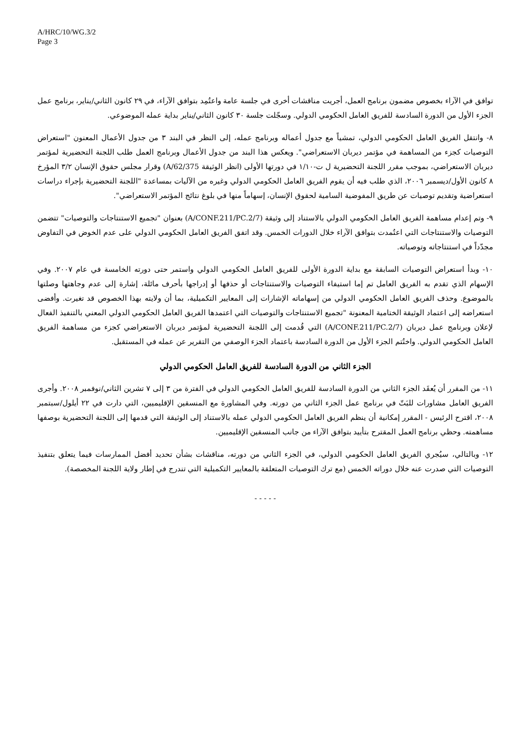A/HRC/10/WG.3/2
Page 3
توافق في الآراء بخصوص مضمون برنامج العمل، أجريت مناقشات أخرى في جلسة عامة واعتُمِد بتوافق الآراء، في ٢٩ كانون الثاني/يناير، برنامج عمل الجزء الأول من الدورة السادسة للفريق العامل الحكومي الدولي. وسجّلت جلسة ٣٠ كانون الثاني/يناير بداية عمله الموضوعي.
٨- وانتقل الفريق العامل الحكومي الدولي، تمشياً مع جدول أعماله وبرنامج عمله، إلى النظر في البند ٣ من جدول الأعمال المعنون "استعراض التوصيات كجزء من المساهمة في مؤتمر ديربان الاستعراضي". ويعكس هذا البند من جدول الأعمال وبرنامج العمل طلب اللجنة التحضيرية لمؤتمر ديربان الاستعراضي، بموجب مقرر اللجنة التحضيرية ل ت-١/١٠ في دورتها الأولى (انظر الوثيقة A/62/375) وقرار مجلس حقوق الإنسان ٣/٢ المؤرخ ٨ كانون الأول/ديسمبر ٢٠٠٦، الذي طلب فيه أن يقوم الفريق العامل الحكومي الدولي وغيره من الآليات بمساعدة "اللجنة التحضيرية بإجراء دراسات استعراضية وتقديم توصيات عن طريق المفوضية السامية لحقوق الإنسان، إسهاماً منها في بلوغ نتائج المؤتمر الاستعراضي".
٩- وتم إعدام مساهمة الفريق العامل الحكومي الدولي بالاستناد إلى وثيقة (A/CONF.211/PC.2/7) بعنوان "تجميع الاستنتاجات والتوصيات" تتضمن التوصيات والاستنتاجات التي اعتُمدت بتوافق الآراء خلال الدورات الخمس. وقد اتفق الفريق العامل الحكومي الدولي على عدم الخوض في التفاوض مجدّداً في استنتاجاته وتوصياته.
١٠- وبدأ استعراض التوصيات السابقة مع بداية الدورة الأولى للفريق العامل الحكومي الدولي واستمر حتى دورته الخامسة في عام ٢٠٠٧. وفي الإسهام الذي تقدم به الفريق العامل تم إما استيفاء التوصيات والاستنتاجات أو حذفها أو إدراجها بأحرف مائلة، إشارة إلى عدم وجاهتها وصلتها بالموضوع. وحذف الفريق العامل الحكومي الدولي من إسهاماته الإشارات إلى المعايير التكميلية، بما أن ولايته بهذا الخصوص قد تغيرت. وأفضى استعراضه إلى اعتماد الوثيقة الختامية المعنونة "تجميع الاستنتاجات والتوصيات التي اعتمدها الفريق العامل الحكومي الدولي المعني بالتنفيذ الفعال لإعلان وبرنامج عمل ديربان (A/CONF.211/PC.2/7) التي قُدمت إلى اللجنة التحضيرية لمؤتمر ديربان الاستعراضي كجزء من مساهمة الفريق العامل الحكومي الدولي. واختُتم الجزء الأول من الدورة السادسة باعتماد الجزء الوصفي من التقرير عن عمله في المستقبل.
الجزء الثاني من الدورة السادسة للفريق العامل الحكومي الدولي
١١- من المقرر أن يُعقَد الجزء الثاني من الدورة السادسة للفريق العامل الحكومي الدولي في الفترة من ٣ إلى ٧ تشرين الثاني/نوفمبر ٢٠٠٨. وأجرى الفريق العامل مشاورات للبَتّ في برنامج عمل الجزء الثاني من دورته. وفي المشاورة مع المنسقين الإقليميين، التي دارت في ٢٢ أيلول/سبتمبر ٢٠٠٨، اقترح الرئيس - المقرر إمكانية أن ينظم الفريق العامل الحكومي الدولي عمله بالاستناد إلى الوثيقة التي قدمها إلى اللجنة التحضيرية بوصفها مساهمته. وحظي برنامج العمل المقترح بتأييد بتوافق الآراء من جانب المنسقين الإقليميين.
١٢- وبالتالي، سيُجري الفريق العامل الحكومي الدولي، في الجزء الثاني من دورته، مناقشات بشأن تحديد أفضل الممارسات فيما يتعلق بتنفيذ التوصيات التي صدرت عنه خلال دوراته الخمس (مع ترك التوصيات المتعلقة بالمعايير التكميلية التي تندرج في إطار ولاية اللجنة المخصصة).
- - - - -